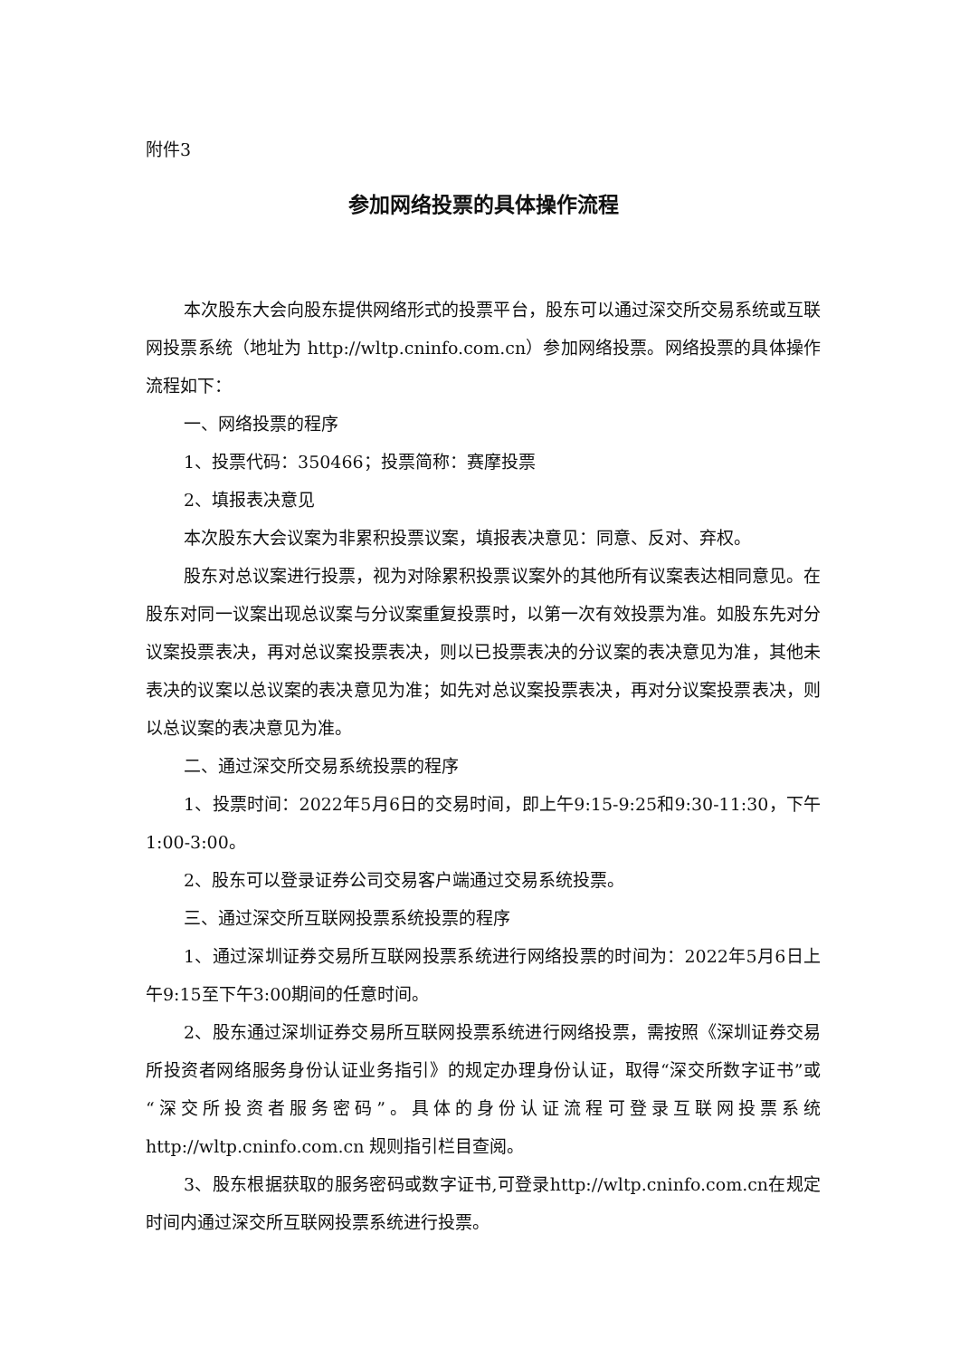附件3
参加网络投票的具体操作流程
本次股东大会向股东提供网络形式的投票平台，股东可以通过深交所交易系统或互联网投票系统（地址为 http://wltp.cninfo.com.cn）参加网络投票。网络投票的具体操作流程如下：
一、网络投票的程序
1、投票代码：350466；投票简称：赛摩投票
2、填报表决意见
本次股东大会议案为非累积投票议案，填报表决意见：同意、反对、弃权。
股东对总议案进行投票，视为对除累积投票议案外的其他所有议案表达相同意见。在股东对同一议案出现总议案与分议案重复投票时，以第一次有效投票为准。如股东先对分议案投票表决，再对总议案投票表决，则以已投票表决的分议案的表决意见为准，其他未表决的议案以总议案的表决意见为准；如先对总议案投票表决，再对分议案投票表决，则以总议案的表决意见为准。
二、通过深交所交易系统投票的程序
1、投票时间：2022年5月6日的交易时间，即上午9:15-9:25和9:30-11:30，下午1:00-3:00。
2、股东可以登录证券公司交易客户端通过交易系统投票。
三、通过深交所互联网投票系统投票的程序
1、通过深圳证券交易所互联网投票系统进行网络投票的时间为：2022年5月6日上午9:15至下午3:00期间的任意时间。
2、股东通过深圳证券交易所互联网投票系统进行网络投票，需按照《深圳证券交易所投资者网络服务身份认证业务指引》的规定办理身份认证，取得“深交所数字证书”或“深交所投资者服务密码”。具体的身份认证流程可登录互联网投票系统 http://wltp.cninfo.com.cn 规则指引栏目查阅。
3、股东根据获取的服务密码或数字证书,可登录http://wltp.cninfo.com.cn在规定时间内通过深交所互联网投票系统进行投票。